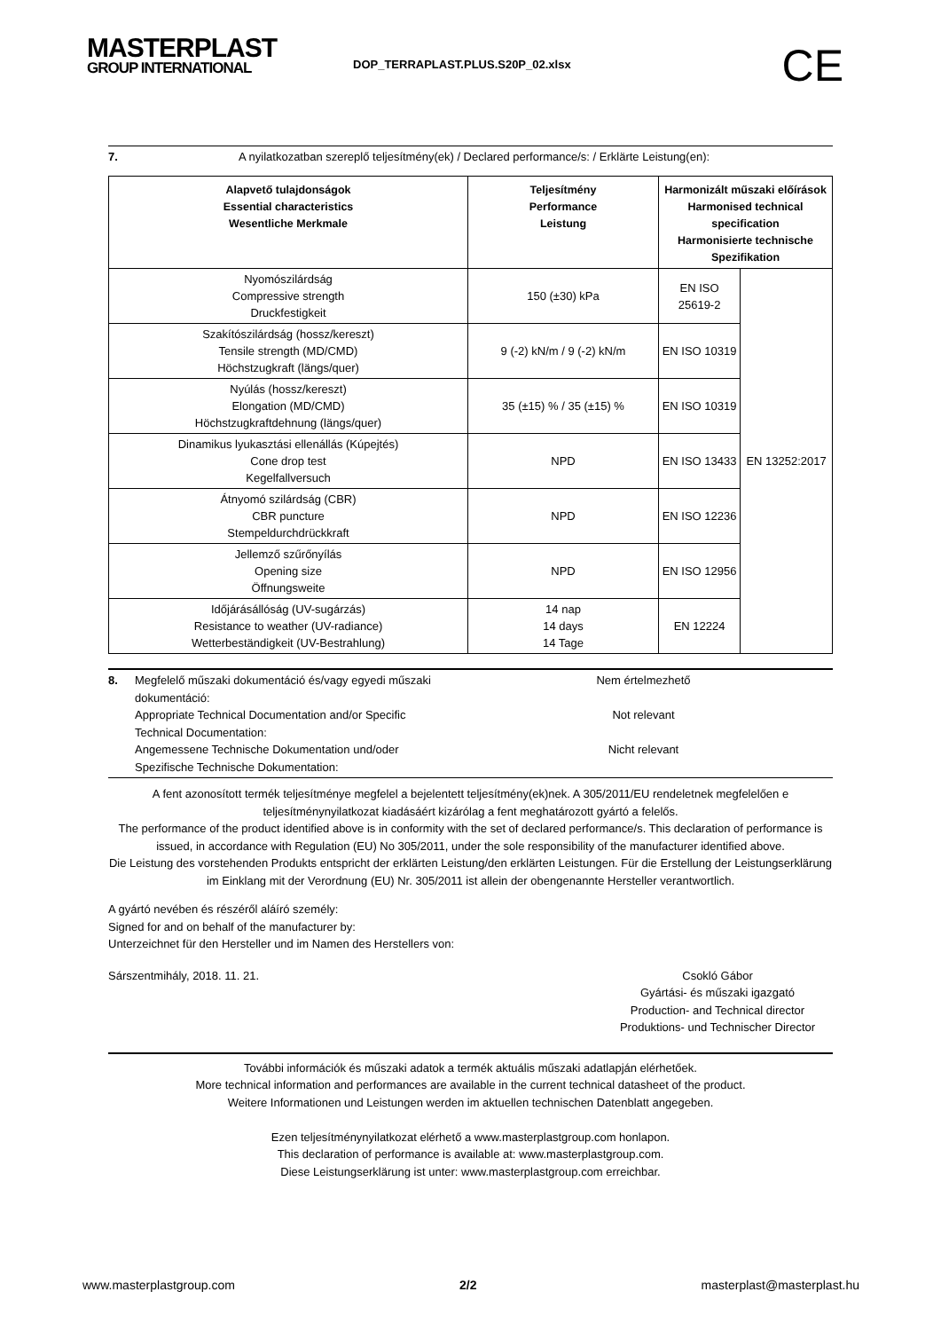MASTERPLAST
GROUP INTERNATIONAL
DOP_TERRAPLAST.PLUS.S20P_02.xlsx
CE
7. A nyilatkozatban szereplő teljesítmény(ek) / Declared performance/s: / Erklärte Leistung(en):
| Alapvető tulajdonságok Essential characteristics Wesentliche Merkmale | Teljesítmény Performance Leistung | Harmonizált műszaki előírások Harmonised technical specification Harmonisierte technische Spezifikation | |
| --- | --- | --- | --- |
| Nyomószilárdság Compressive strength Druckfestigkeit | 150 (±30) kPa | EN ISO 25619-2 | EN 13252:2017 |
| Szakítószilárdság (hossz/kereszt) Tensile strength (MD/CMD) Höchstzugkraft (längs/quer) | 9 (-2) kN/m / 9 (-2) kN/m | EN ISO 10319 | |
| Nyúlás (hossz/kereszt) Elongation (MD/CMD) Höchstzugkraftdehnung (längs/quer) | 35 (±15) % / 35 (±15) % | EN ISO 10319 | |
| Dinamikus lyukasztási ellenállás (Kúpejtés) Cone drop test Kegelfallversuch | NPD | EN ISO 13433 | |
| Átnyomó szilárdság (CBR) CBR puncture Stempeldurchdrückkraft | NPD | EN ISO 12236 | |
| Jellemző szűrőnyílás Opening size Öffnungsweite | NPD | EN ISO 12956 | |
| Időjárásállóság (UV-sugárzás) Resistance to weather (UV-radiance) Wetterbeständigkeit (UV-Bestrahlung) | 14 nap 14 days 14 Tage | EN 12224 | |
8. Megfelelő műszaki dokumentáció és/vagy egyedi műszaki dokumentáció:
Appropriate Technical Documentation and/or Specific Technical Documentation:
Angemessene Technische Dokumentation und/oder Spezifische Technische Dokumentation:
Nem értelmezhető
Not relevant
Nicht relevant
A fent azonosított termék teljesítménye megfelel a bejelentett teljesítmény(ek)nek. A 305/2011/EU rendeletnek megfelelően e teljesítménynyilatkozat kiadásáért kizárólag a fent meghatározott gyártó a felelős.
The performance of the product identified above is in conformity with the set of declared performance/s. This declaration of performance is issued, in accordance with Regulation (EU) No 305/2011, under the sole responsibility of the manufacturer identified above.
Die Leistung des vorstehenden Produkts entspricht der erklärten Leistung/den erklärten Leistungen. Für die Erstellung der Leistungserklärung im Einklang mit der Verordnung (EU) Nr. 305/2011 ist allein der obengenannte Hersteller verantwortlich.
A gyártó nevében és részéről aláíró személy:
Signed for and on behalf of the manufacturer by:
Unterzeichnet für den Hersteller und im Namen des Herstellers von:
Sárszentmihály, 2018. 11. 21. Csokló Gábor
Gyártási- és műszaki igazgató
Production- and Technical director
Produktions- und Technischer Director
További információk és műszaki adatok a termék aktuális műszaki adatlapján elérhetőek.
More technical information and performances are available in the current technical datasheet of the product.
Weitere Informationen und Leistungen werden im aktuellen technischen Datenblatt angegeben.
Ezen teljesítménynyilatkozat elérhető a www.masterplastgroup.com honlapon.
This declaration of performance is available at: www.masterplastgroup.com.
Diese Leistungserklärung ist unter: www.masterplastgroup.com erreichbar.
www.masterplastgroup.com 2/2 masterplast@masterplast.hu